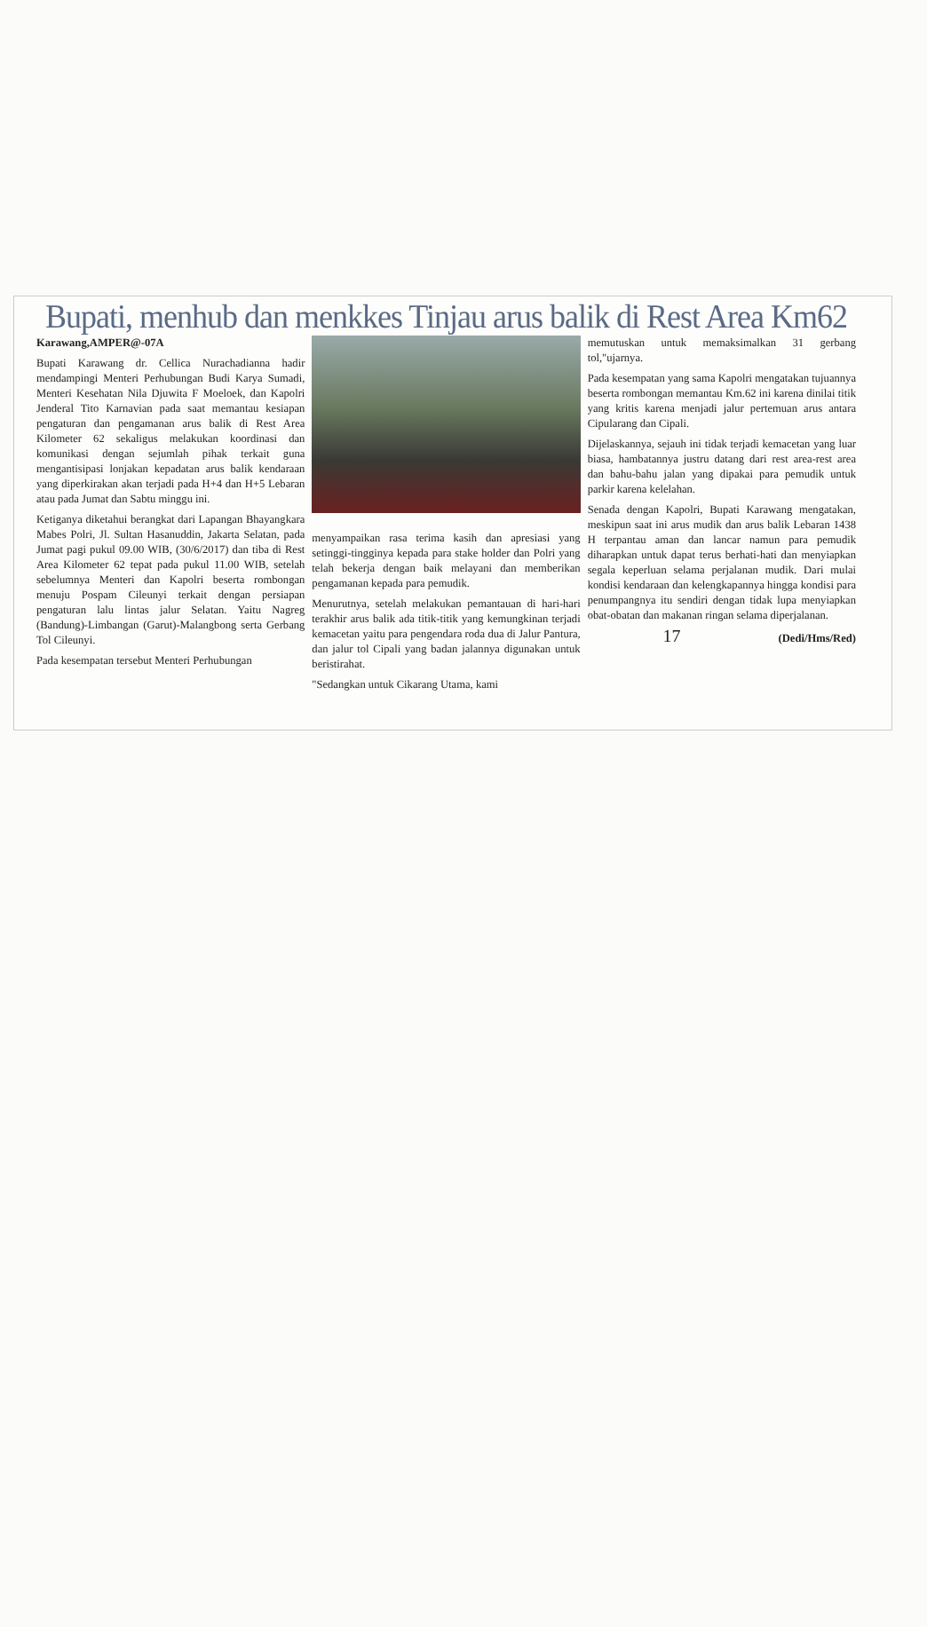Bupati, menhub dan menkkes Tinjau arus balik di Rest Area Km62
Karawang,AMPER@-07A
Bupati Karawang dr. Cellica Nurachadianna hadir mendampingi Menteri Perhubungan Budi Karya Sumadi, Menteri Kesehatan Nila Djuwita F Moeloek, dan Kapolri Jenderal Tito Karnavian pada saat memantau kesiapan pengaturan dan pengamanan arus balik di Rest Area Kilometer 62 sekaligus melakukan koordinasi dan komunikasi dengan sejumlah pihak terkait guna mengantisipasi lonjakan kepadatan arus balik kendaraan yang diperkirakan akan terjadi pada H+4 dan H+5 Lebaran atau pada Jumat dan Sabtu minggu ini.
Ketiganya diketahui berangkat dari Lapangan Bhayangkara Mabes Polri, Jl. Sultan Hasanuddin, Jakarta Selatan, pada Jumat pagi pukul 09.00 WIB, (30/6/2017) dan tiba di Rest Area Kilometer 62 tepat pada pukul 11.00 WIB, setelah sebelumnya Menteri dan Kapolri beserta rombongan menuju Pospam Cileunyi terkait dengan persiapan pengaturan lalu lintas jalur Selatan. Yaitu Nagreg (Bandung)-Limbangan (Garut)-Malangbong serta Gerbang Tol Cileunyi.
Pada kesempatan tersebut Menteri Perhubungan
menyampaikan rasa terima kasih dan apresiasi yang setinggi-tingginya kepada para stake holder dan Polri yang telah bekerja dengan baik melayani dan memberikan pengamanan kepada para pemudik.
Menurutnya, setelah melakukan pemantauan di hari-hari terakhir arus balik ada titik-titik yang kemungkinan terjadi kemacetan yaitu para pengendara roda dua di Jalur Pantura, dan jalur tol Cipali yang badan jalannya digunakan untuk beristirahat.
"Sedangkan untuk Cikarang Utama, kami
memutuskan untuk memaksimalkan 31 gerbang tol,"ujarnya.
Pada kesempatan yang sama Kapolri mengatakan tujuannya beserta rombongan memantau Km.62 ini karena dinilai titik yang kritis karena menjadi jalur pertemuan arus antara Cipularang dan Cipali.
Dijelaskannya, sejauh ini tidak terjadi kemacetan yang luar biasa, hambatannya justru datang dari rest area-rest area dan bahu-bahu jalan yang dipakai para pemudik untuk parkir karena kelelahan.
Senada dengan Kapolri, Bupati Karawang mengatakan, meskipun saat ini arus mudik dan arus balik Lebaran 1438 H terpantau aman dan lancar namun para pemudik diharapkan untuk dapat terus berhati-hati dan menyiapkan segala keperluan selama perjalanan mudik. Dari mulai kondisi kendaraan dan kelengkapannya hingga kondisi para penumpangnya itu sendiri dengan tidak lupa menyiapkan obat-obatan dan makanan ringan selama diperjalanan.
17 (Dedi/Hms/Red)